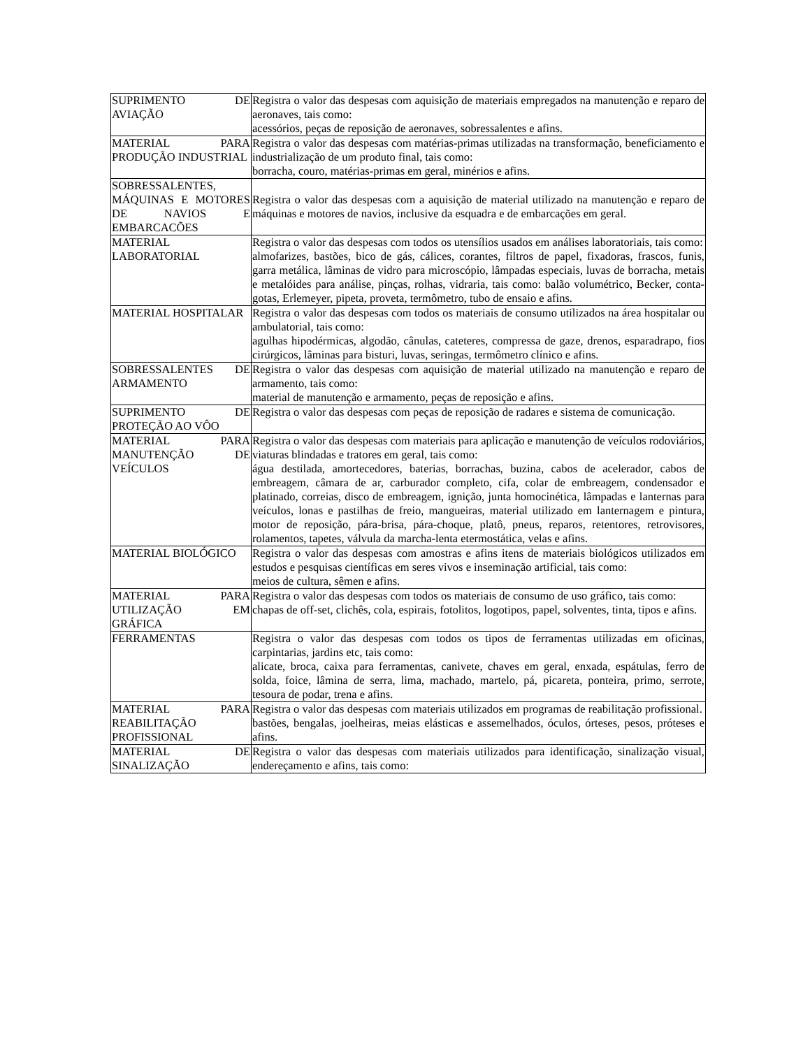| SUPRIMENTO DE AVIAÇÃO | Registra o valor das despesas com aquisição de materiais empregados na manutenção e reparo de aeronaves, tais como: acessórios, peças de reposição de aeronaves, sobressalentes e afins. |
| MATERIAL PARA PRODUÇÃO INDUSTRIAL | Registra o valor das despesas com matérias-primas utilizadas na transformação, beneficiamento e industrialização de um produto final, tais como: borracha, couro, matérias-primas em geral, minérios e afins. |
| SOBRESSALENTES, MÁQUINAS E MOTORES DE NAVIOS E EMBARCACÕES | Registra o valor das despesas com a aquisição de material utilizado na manutenção e reparo de máquinas e motores de navios, inclusive da esquadra e de embarcações em geral. |
| MATERIAL LABORATORIAL | Registra o valor das despesas com todos os utensílios usados em análises laboratoriais, tais como: almofarizes, bastões, bico de gás, cálices, corantes, filtros de papel, fixadoras, frascos, funis, garra metálica, lâminas de vidro para microscópio, lâmpadas especiais, luvas de borracha, metais e metalóides para análise, pinças, rolhas, vidraria, tais como: balão volumétrico, Becker, conta-gotas, Erlemeyer, pipeta, proveta, termômetro, tubo de ensaio e afins. |
| MATERIAL HOSPITALAR | Registra o valor das despesas com todos os materiais de consumo utilizados na área hospitalar ou ambulatorial, tais como: agulhas hipodérmicas, algodão, cânulas, cateteres, compressa de gaze, drenos, esparadrapo, fios cirúrgicos, lâminas para bisturi, luvas, seringas, termômetro clínico e afins. |
| SOBRESSALENTES DE ARMAMENTO | Registra o valor das despesas com aquisição de material utilizado na manutenção e reparo de armamento, tais como: material de manutenção e armamento, peças de reposição e afins. |
| SUPRIMENTO DE PROTEÇÃO AO VÔO | Registra o valor das despesas com peças de reposição de radares e sistema de comunicação. |
| MATERIAL PARA MANUTENÇÃO DE VEÍCULOS | Registra o valor das despesas com materiais para aplicação e manutenção de veículos rodoviários, viaturas blindadas e tratores em geral, tais como: água destilada, amortecedores, baterias, borrachas, buzina, cabos de acelerador, cabos de embreagem, câmara de ar, carburador completo, cifa, colar de embreagem, condensador e platinado, correias, disco de embreagem, ignição, junta homocinética, lâmpadas e lanternas para veículos, lonas e pastilhas de freio, mangueiras, material utilizado em lanternagem e pintura, motor de reposição, pára-brisa, pára-choque, platô, pneus, reparos, retentores, retrovisores, rolamentos, tapetes, válvula da marcha-lenta etermostática, velas e afins. |
| MATERIAL BIOLÓGICO | Registra o valor das despesas com amostras e afins itens de materiais biológicos utilizados em estudos e pesquisas científicas em seres vivos e inseminação artificial, tais como: meios de cultura, sêmen e afins. |
| MATERIAL PARA UTILIZAÇÃO EM GRÁFICA | Registra o valor das despesas com todos os materiais de consumo de uso gráfico, tais como: chapas de off-set, clichês, cola, espirais, fotolitos, logotipos, papel, solventes, tinta, tipos e afins. |
| FERRAMENTAS | Registra o valor das despesas com todos os tipos de ferramentas utilizadas em oficinas, carpintarias, jardins etc, tais como: alicate, broca, caixa para ferramentas, canivete, chaves em geral, enxada, espátulas, ferro de solda, foice, lâmina de serra, lima, machado, martelo, pá, picareta, ponteira, primo, serrote, tesoura de podar, trena e afins. |
| MATERIAL PARA REABILITAÇÃO PROFISSIONAL | Registra o valor das despesas com materiais utilizados em programas de reabilitação profissional. bastões, bengalas, joelheiras, meias elásticas e assemelhados, óculos, órteses, pesos, próteses e afins. |
| MATERIAL DE SINALIZAÇÃO | Registra o valor das despesas com materiais utilizados para identificação, sinalização visual, endereçamento e afins, tais como: |